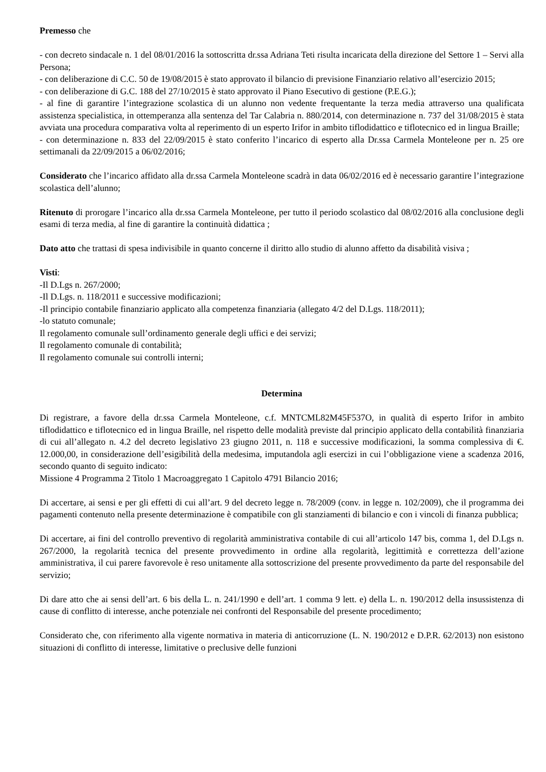Premesso che
- con decreto sindacale n. 1 del 08/01/2016 la sottoscritta dr.ssa Adriana Teti risulta incaricata della direzione del Settore 1 – Servi alla Persona;
- con deliberazione di C.C. 50 de 19/08/2015 è stato approvato il bilancio di previsione Finanziario relativo all’esercizio 2015;
- con deliberazione di G.C. 188 del 27/10/2015 è stato approvato il Piano Esecutivo di gestione (P.E.G.);
- al fine di garantire l’integrazione scolastica di un alunno non vedente frequentante la terza media attraverso una qualificata assistenza specialistica, in ottemperanza alla sentenza del Tar Calabria n. 880/2014, con determinazione n. 737 del 31/08/2015 è stata avviata una procedura comparativa volta al reperimento di un esperto Irifor in ambito tiflodidattico e tiflotecnico ed in lingua Braille;
- con determinazione n. 833 del 22/09/2015 è stato conferito l’incarico di esperto alla Dr.ssa Carmela Monteleone per n. 25 ore settimanali da 22/09/2015 a 06/02/2016;
Considerato che l’incarico affidato alla dr.ssa Carmela Monteleone scadrà in data 06/02/2016 ed è necessario garantire l’integrazione scolastica dell’alunno;
Ritenuto di prorogare l’incarico alla dr.ssa Carmela Monteleone, per tutto il periodo scolastico dal 08/02/2016 alla conclusione degli esami di terza media, al fine di garantire la continuità didattica ;
Dato atto che trattasi di spesa indivisibile in quanto concerne il diritto allo studio di alunno affetto da disabilità visiva ;
Visti:
-Il D.Lgs n. 267/2000;
-Il D.Lgs. n. 118/2011 e successive modificazioni;
-Il principio contabile finanziario applicato alla competenza finanziaria (allegato 4/2 del D.Lgs. 118/2011);
-lo statuto comunale;
Il regolamento comunale sull’ordinamento generale degli uffici e dei servizi;
Il regolamento comunale di contabilità;
Il regolamento comunale sui controlli interni;
Determina
Di registrare, a favore della dr.ssa Carmela Monteleone, c.f. MNTCML82M45F537O, in qualità di esperto Irifor in ambito tiflodidattico e tiflotecnico ed in lingua Braille, nel rispetto delle modalità previste dal principio applicato della contabilità finanziaria di cui all’allegato n. 4.2 del decreto legislativo 23 giugno 2011, n. 118 e successive modificazioni, la somma complessiva di €. 12.000,00, in considerazione dell’esigibilità della medesima, imputandola agli esercizi in cui l’obbligazione viene a scadenza 2016, secondo quanto di seguito indicato:
Missione 4 Programma 2 Titolo 1 Macroaggregato 1 Capitolo 4791 Bilancio 2016;
Di accertare, ai sensi e per gli effetti di cui all’art. 9 del decreto legge n. 78/2009 (conv. in legge n. 102/2009), che il programma dei pagamenti contenuto nella presente determinazione è compatibile con gli stanziamenti di bilancio e con i vincoli di finanza pubblica;
Di accertare, ai fini del controllo preventivo di regolarità amministrativa contabile di cui all’articolo 147 bis, comma 1, del D.Lgs n. 267/2000, la regolarità tecnica del presente provvedimento in ordine alla regolarità, legittimità e correttezza dell’azione amministrativa, il cui parere favorevole è reso unitamente alla sottoscrizione del presente provvedimento da parte del responsabile del servizio;
Di dare atto che ai sensi dell’art. 6 bis della L. n. 241/1990 e dell’art. 1 comma 9 lett. e) della L. n. 190/2012 della insussistenza di cause di conflitto di interesse, anche potenziale nei confronti del Responsabile del presente procedimento;
Considerato che, con riferimento alla vigente normativa in materia di anticorruzione (L. N. 190/2012 e D.P.R. 62/2013) non esistono situazioni di conflitto di interesse, limitative o preclusive delle funzioni